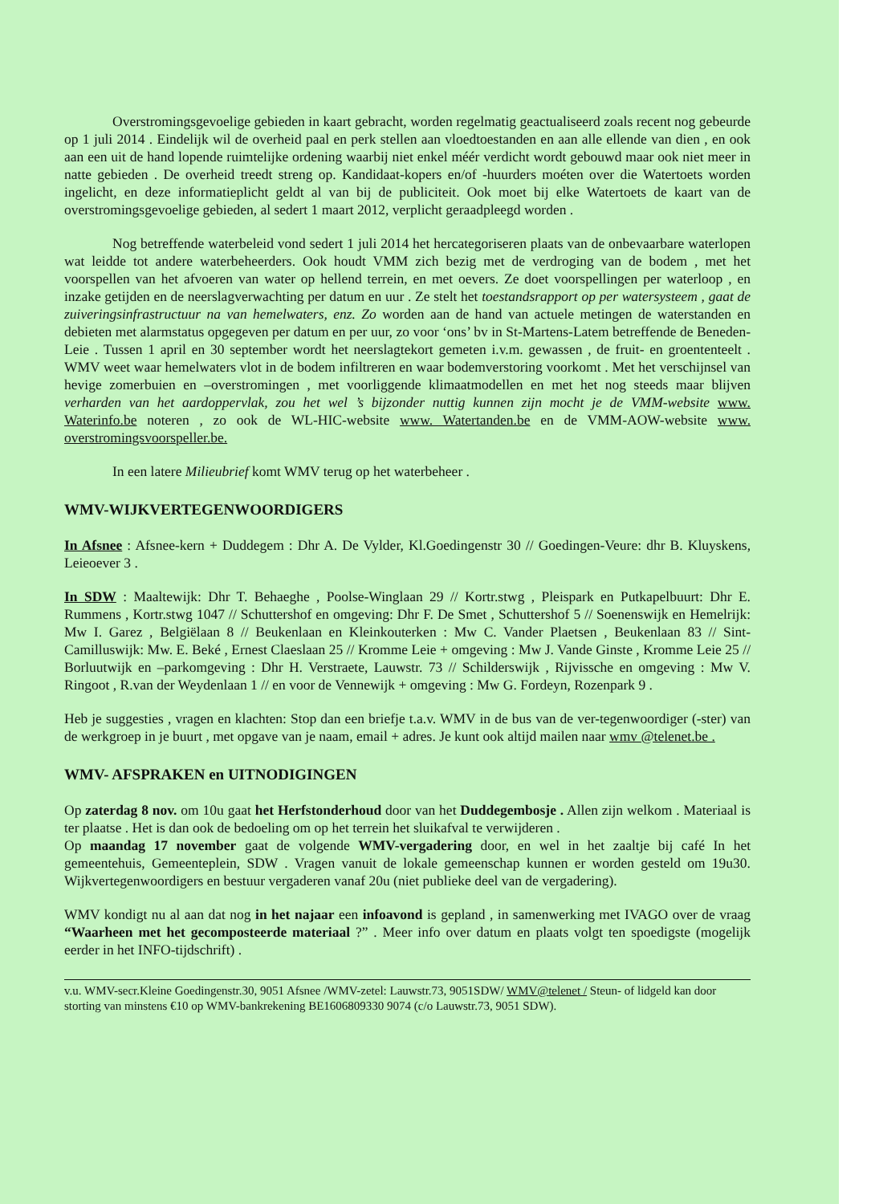Overstromingsgevoelige gebieden in kaart gebracht, worden regelmatig geactualiseerd zoals recent nog gebeurde op 1 juli 2014 . Eindelijk wil de overheid paal en perk stellen aan vloedtoestanden en aan alle ellende van dien , en ook aan een uit de hand lopende ruimtelijke ordening waarbij niet enkel méér verdicht wordt gebouwd maar ook niet meer in natte gebieden . De overheid treedt streng op. Kandidaat-kopers en/of -huurders moéten over die Watertoets worden ingelicht, en deze informatieplicht geldt al van bij de publiciteit. Ook moet bij elke Watertoets de kaart van de overstromingsgevoelige gebieden, al sedert 1 maart 2012, verplicht geraadpleegd worden .
Nog betreffende waterbeleid vond sedert 1 juli 2014 het hercategoriseren plaats van de onbevaarbare waterlopen wat leidde tot andere waterbeheerders. Ook houdt VMM zich bezig met de verdroging van de bodem , met het voorspellen van het afvoeren van water op hellend terrein, en met oevers. Ze doet voorspellingen per waterloop , en inzake getijden en de neerslagverwachting per datum en uur . Ze stelt het toestandsrapport op per watersysteem , gaat de zuiveringsinfrastructuur na van hemelwaters, enz. Zo worden aan de hand van actuele metingen de waterstanden en debieten met alarmstatus opgegeven per datum en per uur, zo voor ‘ons’ bv in St-Martens-Latem betreffende de Beneden-Leie . Tussen 1 april en 30 september wordt het neerslagtekort gemeten i.v.m. gewassen , de fruit- en groententeelt . WMV weet waar hemelwaters vlot in de bodem infiltreren en waar bodemverstoring voorkomt . Met het verschijnsel van hevige zomerbuien en –overstromingen , met voorliggende klimaatmodellen en met het nog steeds maar blijven verharden van het aardoppervlak, zou het wel ’s bijzonder nuttig kunnen zijn mocht je de VMM-website www. Waterinfo.be noteren , zo ook de WL-HIC-website www. Watertanden.be en de VMM-AOW-website www. overstromingsvoorspeller.be.
In een latere Milieubrief komt WMV terug op het waterbeheer .
WMV-WIJKVERTEGENWOORDIGERS
In Afsnee : Afsnee-kern + Duddegem : Dhr A. De Vylder, Kl.Goedingenstr 30 // Goedingen-Veure: dhr B. Kluyskens, Leieoever 3 .
In SDW : Maaltewijk: Dhr T. Behaeghe , Poolse-Winglaan 29 // Kortr.stwg , Pleispark en Putkapelbuurt: Dhr E. Rummens , Kortr.stwg 1047 // Schuttershof en omgeving: Dhr F. De Smet , Schuttershof 5 // Soenenswijk en Hemelrijk: Mw I. Garez , Belgiëlaan 8 // Beukenlaan en Kleinkouterken : Mw C. Vander Plaetsen , Beukenlaan 83 // Sint-Camilluswijk: Mw. E. Beké , Ernest Claeslaan 25 // Kromme Leie + omgeving : Mw J. Vande Ginste , Kromme Leie 25 // Borluutwijk en –parkomgeving : Dhr H. Verstraete, Lauwstr. 73 // Schilderswijk , Rijvissche en omgeving : Mw V. Ringoot , R.van der Weydenlaan 1 // en voor de Vennewijk + omgeving : Mw G. Fordeyn, Rozenpark 9 .
Heb je suggesties , vragen en klachten: Stop dan een briefje t.a.v. WMV in de bus van de ver-tegenwoordiger (-ster) van de werkgroep in je buurt , met opgave van je naam, email + adres. Je kunt ook altijd mailen naar wmv @telenet.be .
WMV- AFSPRAKEN en UITNODIGINGEN
Op zaterdag 8 nov. om 10u gaat het Herfstonderhoud door van het Duddegembosje . Allen zijn welkom . Materiaal is ter plaatse . Het is dan ook de bedoeling om op het terrein het sluikafval te verwijderen .
Op maandag 17 november gaat de volgende WMV-vergadering door, en wel in het zaaltje bij café In het gemeentehuis, Gemeenteplein, SDW . Vragen vanuit de lokale gemeenschap kunnen er worden gesteld om 19u30. Wijkvertegenwoordigers en bestuur vergaderen vanaf 20u (niet publieke deel van de vergadering).
WMV kondigt nu al aan dat nog in het najaar een infoavond is gepland , in samenwerking met IVAGO over de vraag “Waarheen met het gecomposteerde materiaal ?” . Meer info over datum en plaats volgt ten spoedigste (mogelijk eerder in het INFO-tijdschrift) .
v.u. WMV-secr.Kleine Goedingenstr.30, 9051 Afsnee /WMV-zetel: Lauwstr.73, 9051SDW/ WMV@telenet / Steun- of lidgeld kan door storting van minstens €10 op WMV-bankrekening BE1606809330 9074 (c/o Lauwstr.73, 9051 SDW).